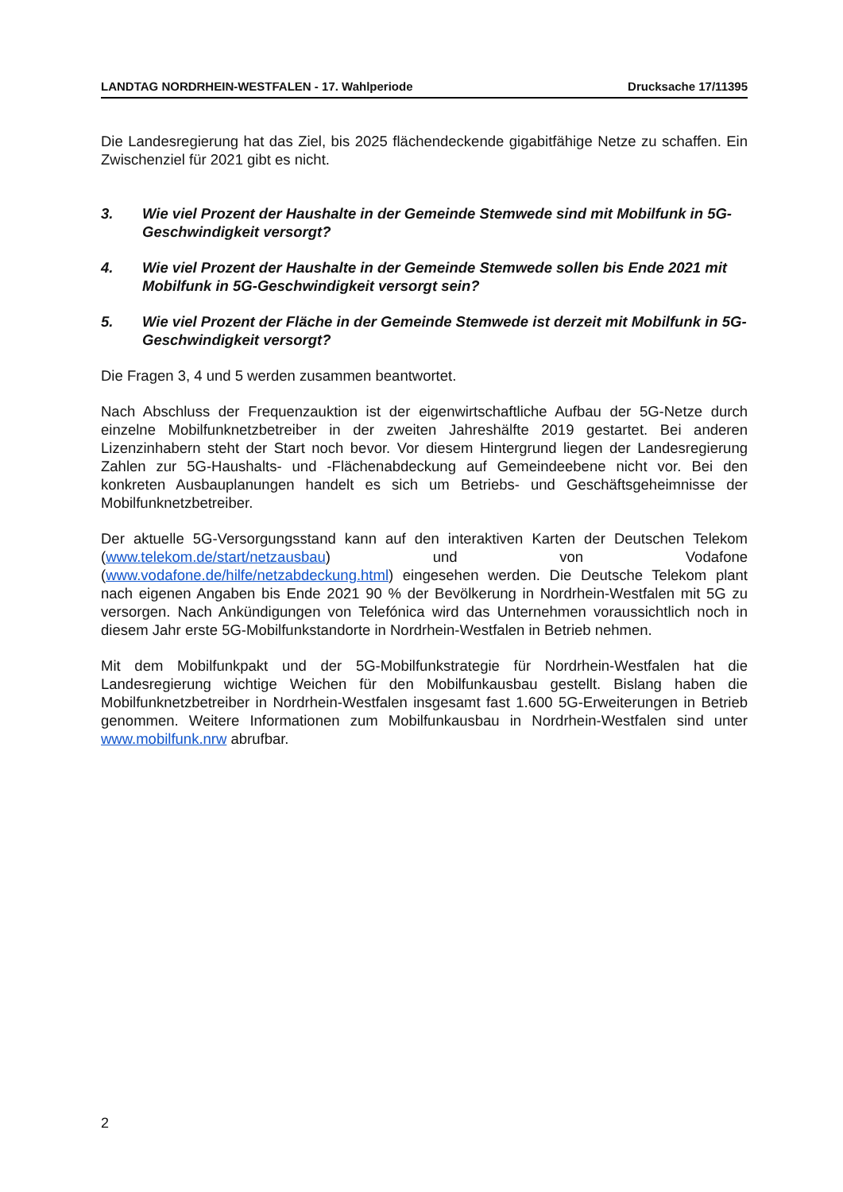LANDTAG NORDRHEIN-WESTFALEN - 17. Wahlperiode Drucksache 17/11395
Die Landesregierung hat das Ziel, bis 2025 flächendeckende gigabitfähige Netze zu schaffen. Ein Zwischenziel für 2021 gibt es nicht.
3. Wie viel Prozent der Haushalte in der Gemeinde Stemwede sind mit Mobilfunk in 5G-Geschwindigkeit versorgt?
4. Wie viel Prozent der Haushalte in der Gemeinde Stemwede sollen bis Ende 2021 mit Mobilfunk in 5G-Geschwindigkeit versorgt sein?
5. Wie viel Prozent der Fläche in der Gemeinde Stemwede ist derzeit mit Mobilfunk in 5G-Geschwindigkeit versorgt?
Die Fragen 3, 4 und 5 werden zusammen beantwortet.
Nach Abschluss der Frequenzauktion ist der eigenwirtschaftliche Aufbau der 5G-Netze durch einzelne Mobilfunknetzbetreiber in der zweiten Jahreshälfte 2019 gestartet. Bei anderen Lizenzinhabern steht der Start noch bevor. Vor diesem Hintergrund liegen der Landesregierung Zahlen zur 5G-Haushalts- und -Flächenabdeckung auf Gemeindeebene nicht vor. Bei den konkreten Ausbauplanungen handelt es sich um Betriebs- und Geschäftsgeheimnisse der Mobilfunknetzbetreiber.
Der aktuelle 5G-Versorgungsstand kann auf den interaktiven Karten der Deutschen Telekom (www.telekom.de/start/netzausbau) und von Vodafone (www.vodafone.de/hilfe/netzabdeckung.html) eingesehen werden. Die Deutsche Telekom plant nach eigenen Angaben bis Ende 2021 90 % der Bevölkerung in Nordrhein-Westfalen mit 5G zu versorgen. Nach Ankündigungen von Telefónica wird das Unternehmen voraussichtlich noch in diesem Jahr erste 5G-Mobilfunkstandorte in Nordrhein-Westfalen in Betrieb nehmen.
Mit dem Mobilfunkpakt und der 5G-Mobilfunkstrategie für Nordrhein-Westfalen hat die Landesregierung wichtige Weichen für den Mobilfunkausbau gestellt. Bislang haben die Mobilfunknetzbetreiber in Nordrhein-Westfalen insgesamt fast 1.600 5G-Erweiterungen in Betrieb genommen. Weitere Informationen zum Mobilfunkausbau in Nordrhein-Westfalen sind unter www.mobilfunk.nrw abrufbar.
2